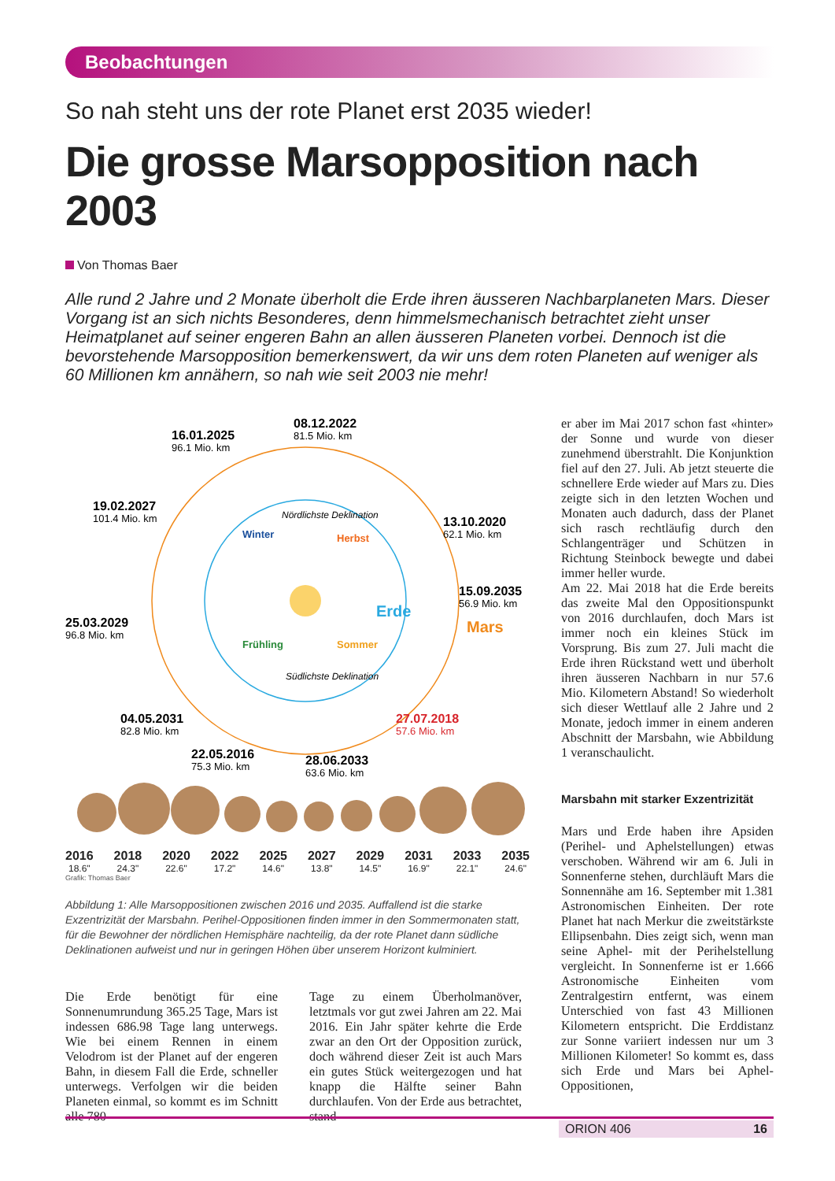Beobachtungen
So nah steht uns der rote Planet erst 2035 wieder!
Die grosse Marsopposition nach 2003
Von Thomas Baer
Alle rund 2 Jahre und 2 Monate überholt die Erde ihren äusseren Nachbarplaneten Mars. Dieser Vorgang ist an sich nichts Besonderes, denn himmelsmechanisch betrachtet zieht unser Heimatplanet auf seiner engeren Bahn an allen äusseren Planeten vorbei. Dennoch ist die bevorstehende Marsopposition bemerkenswert, da wir uns dem roten Planeten auf weniger als 60 Millionen km annähern, so nah wie seit 2003 nie mehr!
16.01.2025
96.1 Mio. km
08.12.2022
81.5 Mio. km
19.02.2027
101.4 Mio. km
13.10.2020
62.1 Mio. km
15.09.2035
56.9 Mio. km
Mars
Erde
25.03.2029
96.8 Mio. km
Winter
Herbst
Frühling
Sommer
Nördlichste Deklination
Südlichste Deklination
04.05.2031
82.8 Mio. km
27.07.2018
57.6 Mio. km
22.05.2016
75.3 Mio. km
28.06.2033
63.6 Mio. km
2016
18.6" 2018
24.3" 2020
22.6" 2022
17.2" 2025
14.6" 2027
13.8" 2029
14.5" 2031
16.9" 2033
22.1" 2035
24.6"
Grafik: Thomas Baer
Abbildung 1: Alle Marsoppositionen zwischen 2016 und 2035. Auffallend ist die starke Exzentrizität der Marsbahn. Perihel-Oppositionen finden immer in den Sommermonaten statt, für die Bewohner der nördlichen Hemisphäre nachteilig, da der rote Planet dann südliche Deklinationen aufweist und nur in geringen Höhen über unserem Horizont kulminiert.
Die Erde benötigt für eine Sonnenumrundung 365.25 Tage, Mars ist indessen 686.98 Tage lang unterwegs. Wie bei einem Rennen in einem Velodrom ist der Planet auf der engeren Bahn, in diesem Fall die Erde, schneller unterwegs. Verfolgen wir die beiden Planeten einmal, so kommt es im Schnitt alle 780
Tage zu einem Überholmanöver, letztmals vor gut zwei Jahren am 22. Mai 2016. Ein Jahr später kehrte die Erde zwar an den Ort der Opposition zurück, doch während dieser Zeit ist auch Mars ein gutes Stück weitergezogen und hat knapp die Hälfte seiner Bahn durchlaufen. Von der Erde aus betrachtet, stand
er aber im Mai 2017 schon fast «hinter» der Sonne und wurde von dieser zunehmend überstrahlt. Die Konjunktion fiel auf den 27. Juli. Ab jetzt steuerte die schnellere Erde wieder auf Mars zu. Dies zeigte sich in den letzten Wochen und Monaten auch dadurch, dass der Planet sich rasch rechtläufig durch den Schlangenträger und Schützen in Richtung Steinbock bewegte und dabei immer heller wurde.
Am 22. Mai 2018 hat die Erde bereits das zweite Mal den Oppositionspunkt von 2016 durchlaufen, doch Mars ist immer noch ein kleines Stück im Vorsprung. Bis zum 27. Juli macht die Erde ihren Rückstand wett und überholt ihren äusseren Nachbarn in nur 57.6 Mio. Kilometern Abstand! So wiederholt sich dieser Wettlauf alle 2 Jahre und 2 Monate, jedoch immer in einem anderen Abschnitt der Marsbahn, wie Abbildung 1 veranschaulicht.
Marsbahn mit starker Exzentrizität
Mars und Erde haben ihre Apsiden (Perihel- und Aphelstellungen) etwas verschoben. Während wir am 6. Juli in Sonnenferne stehen, durchläuft Mars die Sonnennähe am 16. September mit 1.381 Astronomischen Einheiten. Der rote Planet hat nach Merkur die zweitstärkste Ellipsenbahn. Dies zeigt sich, wenn man seine Aphel- mit der Perihelstellung vergleicht. In Sonnenferne ist er 1.666 Astronomische Einheiten vom Zentralgestirn entfernt, was einem Unterschied von fast 43 Millionen Kilometern entspricht. Die Erddistanz zur Sonne variiert indessen nur um 3 Millionen Kilometer! So kommt es, dass sich Erde und Mars bei Aphel-Oppositionen,
ORION 406 16